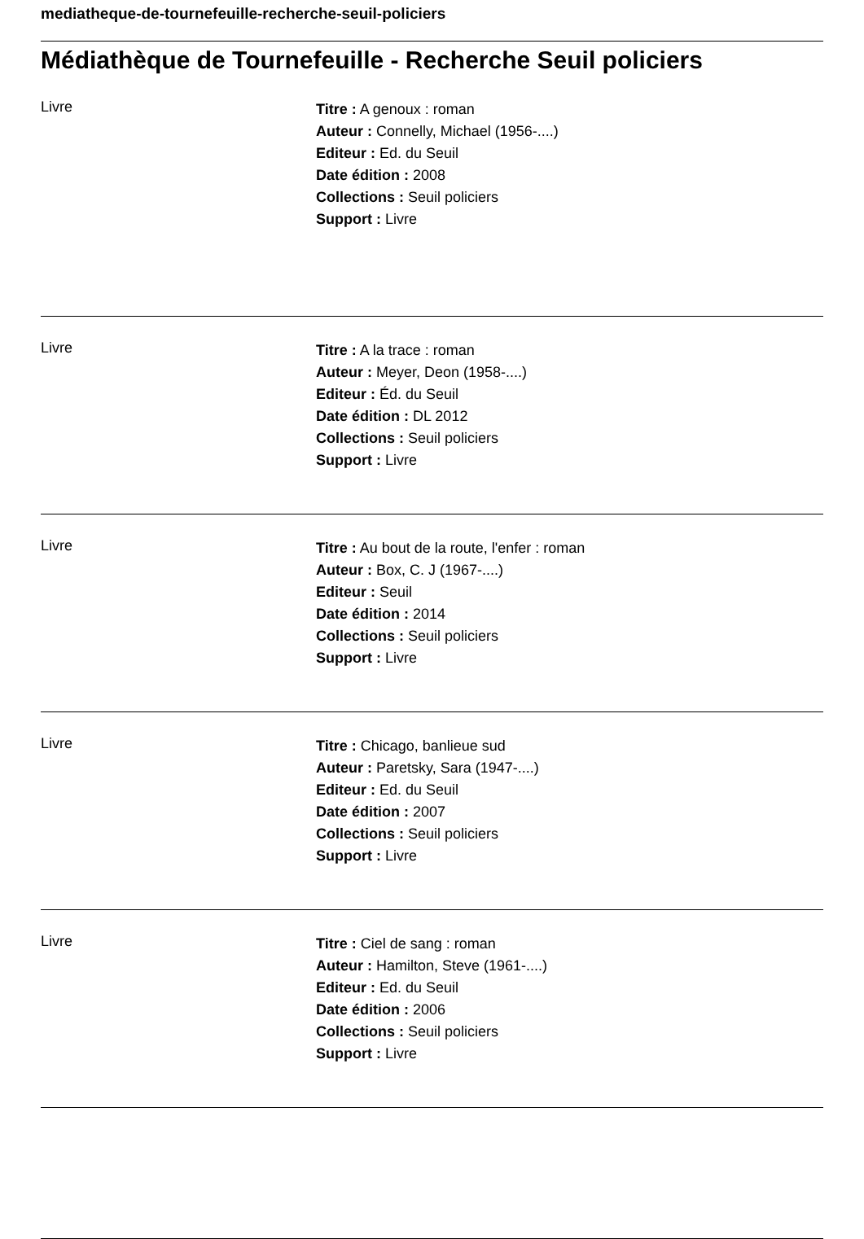mediatheque-de-tournefeuille-recherche-seuil-policiers
Médiathèque de Tournefeuille - Recherche Seuil policiers
Livre
Titre : A genoux : roman
Auteur : Connelly, Michael (1956-....)
Editeur : Ed. du Seuil
Date édition : 2008
Collections : Seuil policiers
Support : Livre
Livre
Titre : A la trace : roman
Auteur : Meyer, Deon (1958-....)
Editeur : Éd. du Seuil
Date édition : DL 2012
Collections : Seuil policiers
Support : Livre
Livre
Titre : Au bout de la route, l'enfer : roman
Auteur : Box, C. J (1967-....)
Editeur : Seuil
Date édition : 2014
Collections : Seuil policiers
Support : Livre
Livre
Titre : Chicago, banlieue sud
Auteur : Paretsky, Sara (1947-....)
Editeur : Ed. du Seuil
Date édition : 2007
Collections : Seuil policiers
Support : Livre
Livre
Titre : Ciel de sang : roman
Auteur : Hamilton, Steve (1961-....)
Editeur : Ed. du Seuil
Date édition : 2006
Collections : Seuil policiers
Support : Livre